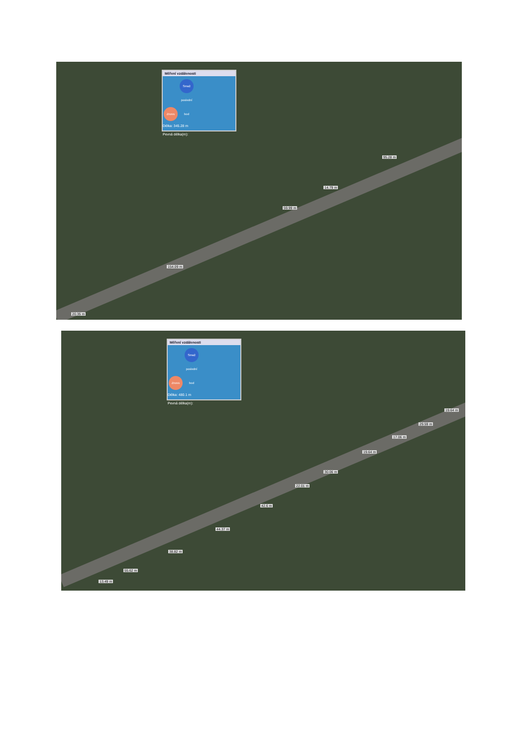Měření vzdálenosti
Znovu Smaž poslední bod
Délka: 345.28 m
Pevná délka(m):
95.28 m
14.79 m
59.99 m
154.09 m
20.35 m
Měření vzdálenosti
Znovu Smaž poslední bod
Délka: 480.1 m
Pevná délka(m):
19.64 m
29.59 m
17.06 m
19.64 m
30.06 m
22.01 m
42.6 m
44.37 m
38.82 m
55.62 m
13.49 m